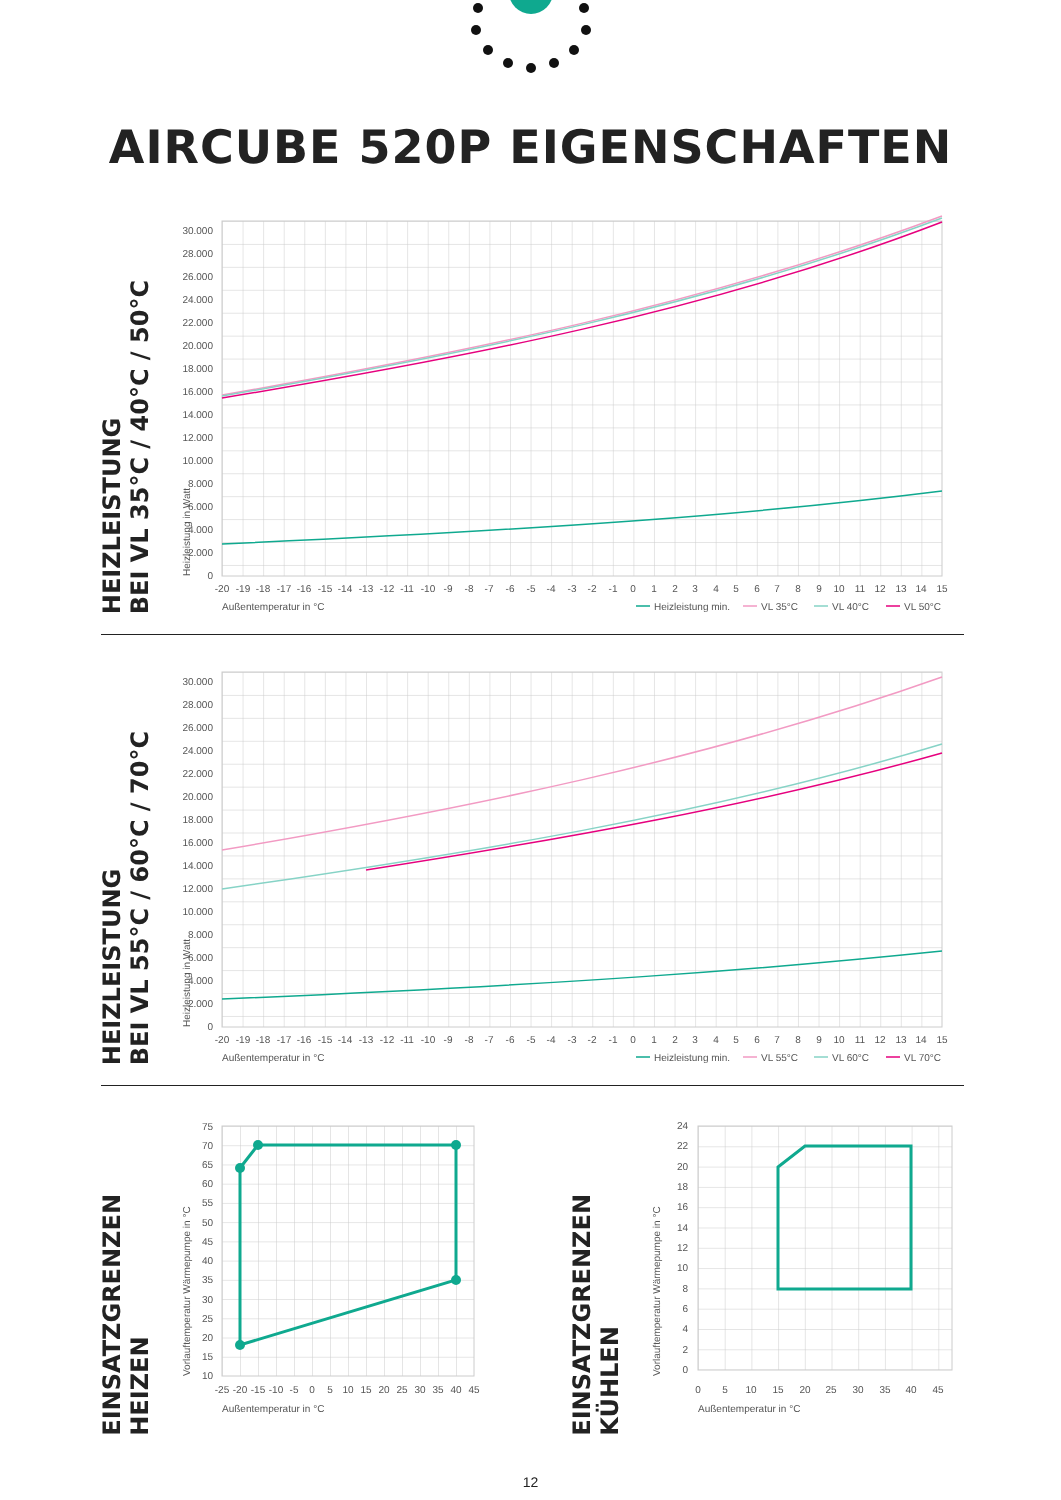AIRCUBE 520P EIGENSCHAFTEN
HEIZLEISTUNG
BEI VL 35°C / 40°C / 50°C
Heizleistung in Watt
0
2.000
4.000
6.000
8.000
10.000
12.000
14.000
16.000
18.000
20.000
22.000
24.000
26.000
28.000
30.000
-20
-19
-18
-17
-16
-15
-14
-13
-12
-11
-10
-9
-8
-7
-6
-5
-4
-3
-2
-1
0
1
2
3
4
5
6
7
8
9
10
11
12
13
14
15
Außentemperatur in °C
Heizleistung min.
VL 35°C
VL 40°C
VL 50°C
HEIZLEISTUNG
BEI VL 55°C / 60°C / 70°C
Heizleistung in Watt
0
2.000
4.000
6.000
8.000
10.000
12.000
14.000
16.000
18.000
20.000
22.000
24.000
26.000
28.000
30.000
-20
-19
-18
-17
-16
-15
-14
-13
-12
-11
-10
-9
-8
-7
-6
-5
-4
-3
-2
-1
0
1
2
3
4
5
6
7
8
9
10
11
12
13
14
15
Außentemperatur in °C
Heizleistung min.
VL 55°C
VL 60°C
VL 70°C
EINSATZGRENZEN
HEIZEN
Vorlauftemperatur Wärmepumpe in °C
10
15
20
25
30
35
40
45
50
55
60
65
70
75
-25
-20
-15
-10
-5
0
5
10
15
20
25
30
35
40
45
Außentemperatur in °C
EINSATZGRENZEN
KÜHLEN
Vorlauftemperatur Wärmepumpe in °C
0
2
4
6
8
10
12
14
16
18
20
22
24
0
5
10
15
20
25
30
35
40
45
Außentemperatur in °C
12